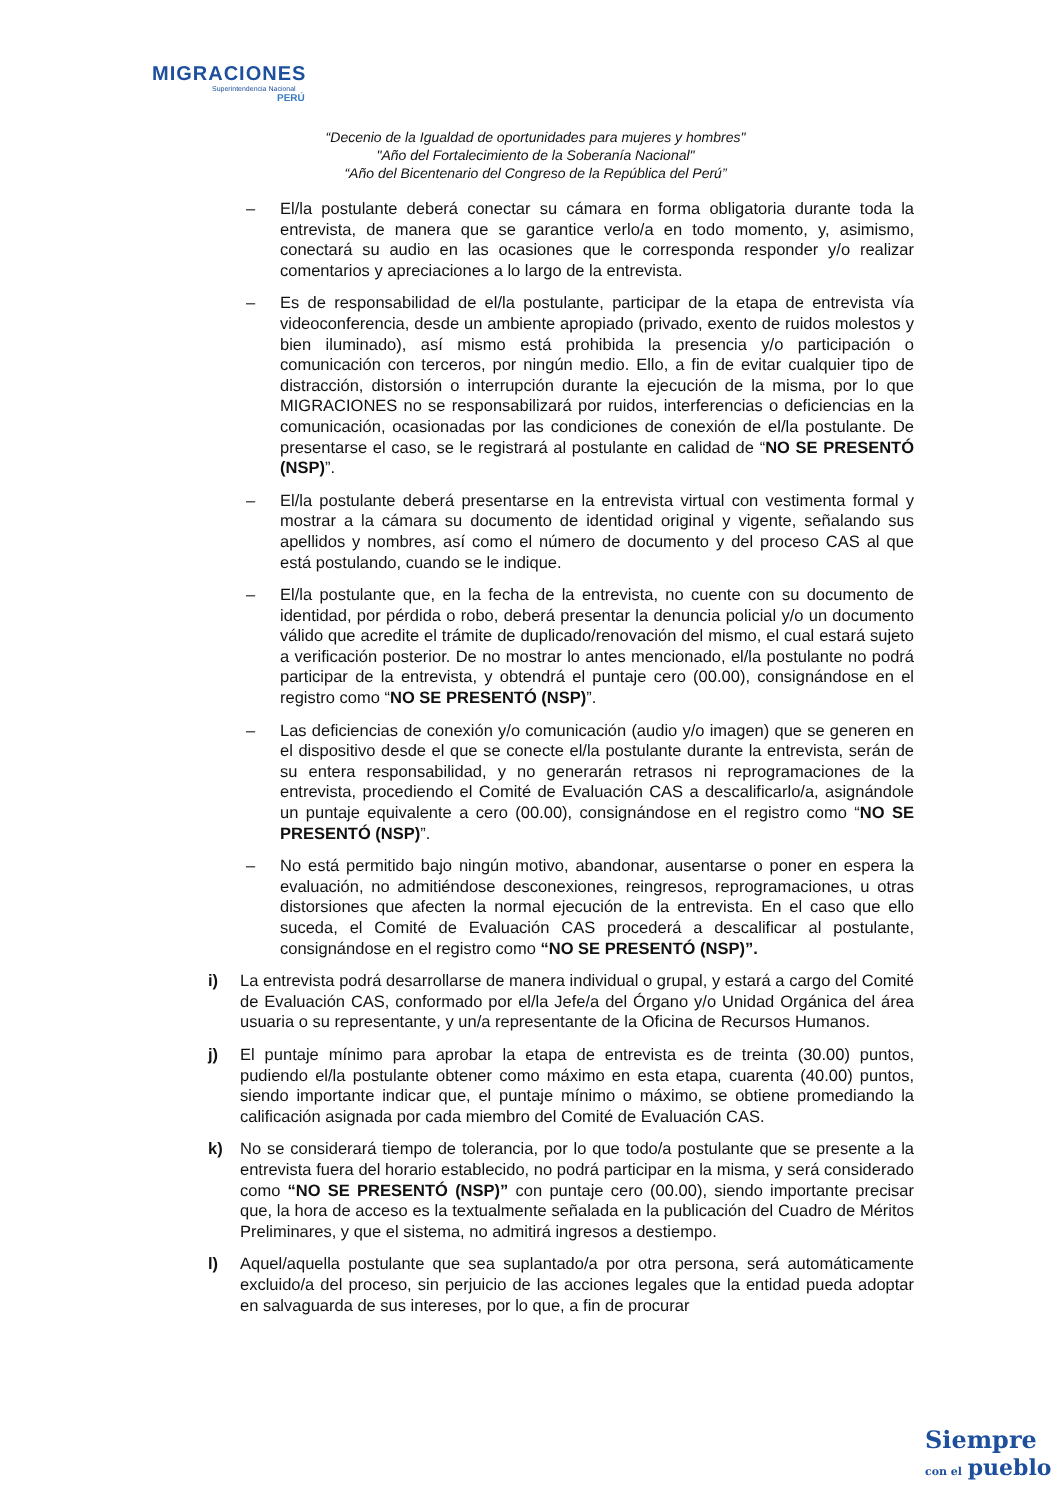MIGRACIONES
Superintendencia Nacional
PERÚ
“Decenio de la Igualdad de oportunidades para mujeres y hombres"
"Año del Fortalecimiento de la Soberanía Nacional"
“Año del Bicentenario del Congreso de la República del Perú”
– El/la postulante deberá conectar su cámara en forma obligatoria durante toda la entrevista, de manera que se garantice verlo/a en todo momento, y, asimismo, conectará su audio en las ocasiones que le corresponda responder y/o realizar comentarios y apreciaciones a lo largo de la entrevista.
– Es de responsabilidad de el/la postulante, participar de la etapa de entrevista vía videoconferencia, desde un ambiente apropiado (privado, exento de ruidos molestos y bien iluminado), así mismo está prohibida la presencia y/o participación o comunicación con terceros, por ningún medio. Ello, a fin de evitar cualquier tipo de distracción, distorsión o interrupción durante la ejecución de la misma, por lo que MIGRACIONES no se responsabilizará por ruidos, interferencias o deficiencias en la comunicación, ocasionadas por las condiciones de conexión de el/la postulante. De presentarse el caso, se le registrará al postulante en calidad de “NO SE PRESENTÓ (NSP)”.
– El/la postulante deberá presentarse en la entrevista virtual con vestimenta formal y mostrar a la cámara su documento de identidad original y vigente, señalando sus apellidos y nombres, así como el número de documento y del proceso CAS al que está postulando, cuando se le indique.
– El/la postulante que, en la fecha de la entrevista, no cuente con su documento de identidad, por pérdida o robo, deberá presentar la denuncia policial y/o un documento válido que acredite el trámite de duplicado/renovación del mismo, el cual estará sujeto a verificación posterior. De no mostrar lo antes mencionado, el/la postulante no podrá participar de la entrevista, y obtendrá el puntaje cero (00.00), consignándose en el registro como “NO SE PRESENTÓ (NSP)”.
– Las deficiencias de conexión y/o comunicación (audio y/o imagen) que se generen en el dispositivo desde el que se conecte el/la postulante durante la entrevista, serán de su entera responsabilidad, y no generarán retrasos ni reprogramaciones de la entrevista, procediendo el Comité de Evaluación CAS a descalificarlo/a, asignándole un puntaje equivalente a cero (00.00), consignándose en el registro como “NO SE PRESENTÓ (NSP)”.
– No está permitido bajo ningún motivo, abandonar, ausentarse o poner en espera la evaluación, no admitiéndose desconexiones, reingresos, reprogramaciones, u otras distorsiones que afecten la normal ejecución de la entrevista. En el caso que ello suceda, el Comité de Evaluación CAS procederá a descalificar al postulante, consignándose en el registro como “NO SE PRESENTÓ (NSP)”.
i) La entrevista podrá desarrollarse de manera individual o grupal, y estará a cargo del Comité de Evaluación CAS, conformado por el/la Jefe/a del Órgano y/o Unidad Orgánica del área usuaria o su representante, y un/a representante de la Oficina de Recursos Humanos.
j) El puntaje mínimo para aprobar la etapa de entrevista es de treinta (30.00) puntos, pudiendo el/la postulante obtener como máximo en esta etapa, cuarenta (40.00) puntos, siendo importante indicar que, el puntaje mínimo o máximo, se obtiene promediando la calificación asignada por cada miembro del Comité de Evaluación CAS.
k) No se considerará tiempo de tolerancia, por lo que todo/a postulante que se presente a la entrevista fuera del horario establecido, no podrá participar en la misma, y será considerado como “NO SE PRESENTÓ (NSP)” con puntaje cero (00.00), siendo importante precisar que, la hora de acceso es la textualmente señalada en la publicación del Cuadro de Méritos Preliminares, y que el sistema, no admitirá ingresos a destiempo.
l) Aquel/aquella postulante que sea suplantado/a por otra persona, será automáticamente excluido/a del proceso, sin perjuicio de las acciones legales que la entidad pueda adoptar en salvaguarda de sus intereses, por lo que, a fin de procurar
Siempre
con el pueblo